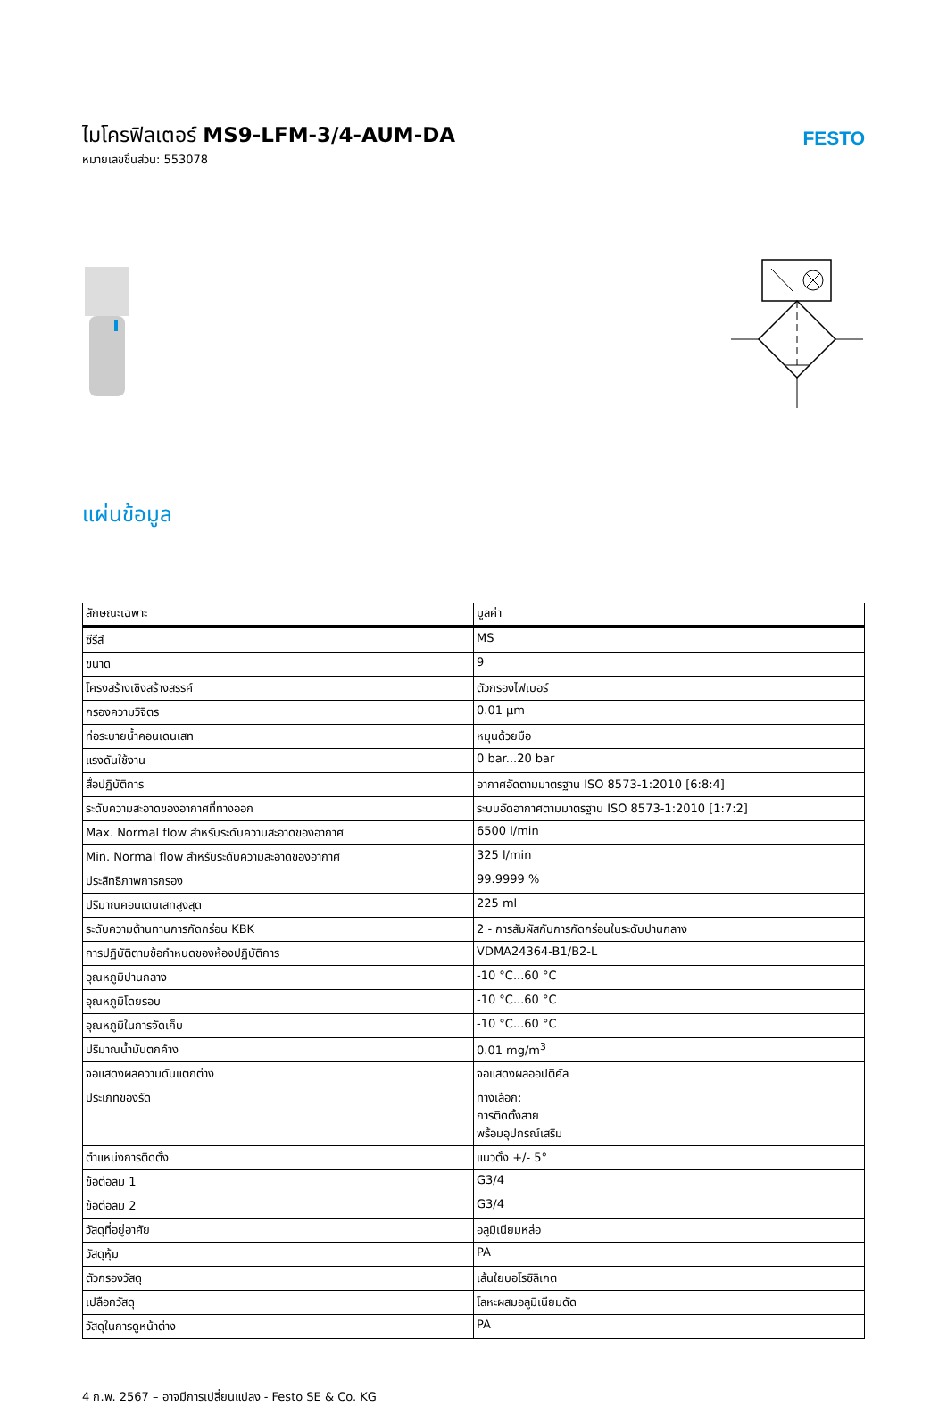ไมโครฟิลเตอร์ MS9-LFM-3/4-AUM-DA
หมายเลขชิ้นส่วน: 553078
FESTO
แผ่นข้อมูล
| ลักษณะเฉพาะ | มูลค่า |
| --- | --- |
| ซีรีส์ | MS |
| ขนาด | 9 |
| โครงสร้างเชิงสร้างสรรค์ | ตัวกรองไฟเบอร์ |
| กรองความวิจิตร | 0.01 µm |
| ท่อระบายน้ำคอนเดนเสท | หมุนด้วยมือ |
| แรงดันใช้งาน | 0 bar...20 bar |
| สื่อปฏิบัติการ | อากาศอัดตามมาตรฐาน ISO 8573-1:2010 [6:8:4] |
| ระดับความสะอาดของอากาศที่ทางออก | ระบบอัดอากาศตามมาตรฐาน ISO 8573-1:2010 [1:7:2] |
| Max. Normal flow สำหรับระดับความสะอาดของอากาศ | 6500 l/min |
| Min. Normal flow สำหรับระดับความสะอาดของอากาศ | 325 l/min |
| ประสิทธิภาพการกรอง | 99.9999 % |
| ปริมาณคอนเดนเสทสูงสุด | 225 ml |
| ระดับความต้านทานการกัดกร่อน KBK | 2 - การสัมผัสกับการกัดกร่อนในระดับปานกลาง |
| การปฏิบัติตามข้อกำหนดของห้องปฏิบัติการ | VDMA24364-B1/B2-L |
| อุณหภูมิปานกลาง | -10 °C...60 °C |
| อุณหภูมิโดยรอบ | -10 °C...60 °C |
| อุณหภูมิในการจัดเก็บ | -10 °C...60 °C |
| ปริมาณน้ำมันตกค้าง | 0.01 mg/m<sup>3</sup> |
| จอแสดงผลความดันแตกต่าง | จอแสดงผลออปติคัล |
| ประเภทของรัด | ทางเลือก: การติดตั้งสาย พร้อมอุปกรณ์เสริม |
| ตำแหน่งการติดตั้ง | แนวตั้ง +/- 5° |
| ข้อต่อลม 1 | G3/4 |
| ข้อต่อลม 2 | G3/4 |
| วัสดุที่อยู่อาศัย | อลูมิเนียมหล่อ |
| วัสดุหุ้ม | PA |
| ตัวกรองวัสดุ | เส้นใยบอโรซิลิเกต |
| เปลือกวัสดุ | โลหะผสมอลูมิเนียมดัด |
| วัสดุในการดูหน้าต่าง | PA |
4 ก.พ. 2567 – อาจมีการเปลี่ยนแปลง - Festo SE & Co. KG